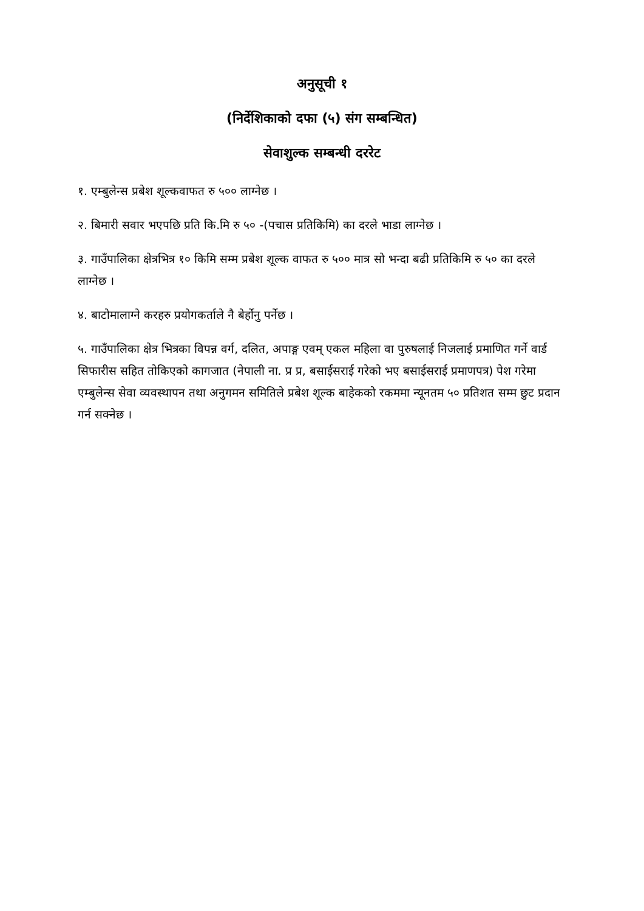अनुसूची १
(निर्देशिकाको दफा (५) संग सम्बन्धित)
सेवाशुल्क सम्बन्धी दररेट
१. एम्बुलेन्स प्रबेश शूल्कवाफत रु ५०० लाग्नेछ ।
२. बिमारी सवार भएपछि प्रति कि.मि रु ५० -(पचास प्रतिकिमि) का दरले भाडा लाग्नेछ ।
३. गाउँपालिका क्षेत्रभित्र १० किमि सम्म प्रबेश शूल्क वाफत रु ५०० मात्र सो भन्दा बढी प्रतिकिमि रु ५० का दरले लाग्नेछ ।
४. बाटोमालाग्ने करहरु प्रयोगकर्ताले नै बेर्होनु पर्नेछ ।
५. गाउँपालिका क्षेत्र भित्रका विपन्न वर्ग, दलित, अपाङ्ग एवम् एकल महिला वा पुरुषलाई निजलाई प्रमाणित गर्ने वार्ड सिफारीस सहित तोकिएको कागजात (नेपाली ना. प्र प्र, बसाईसराई गरेको भए बसाईसराई प्रमाणपत्र) पेश गरेमा एम्बुलेन्स सेवा व्यवस्थापन तथा अनुगमन समितिले प्रबेश शूल्क बाहेकको रकममा न्यूनतम ५० प्रतिशत सम्म छुट प्रदान गर्न सक्नेछ ।